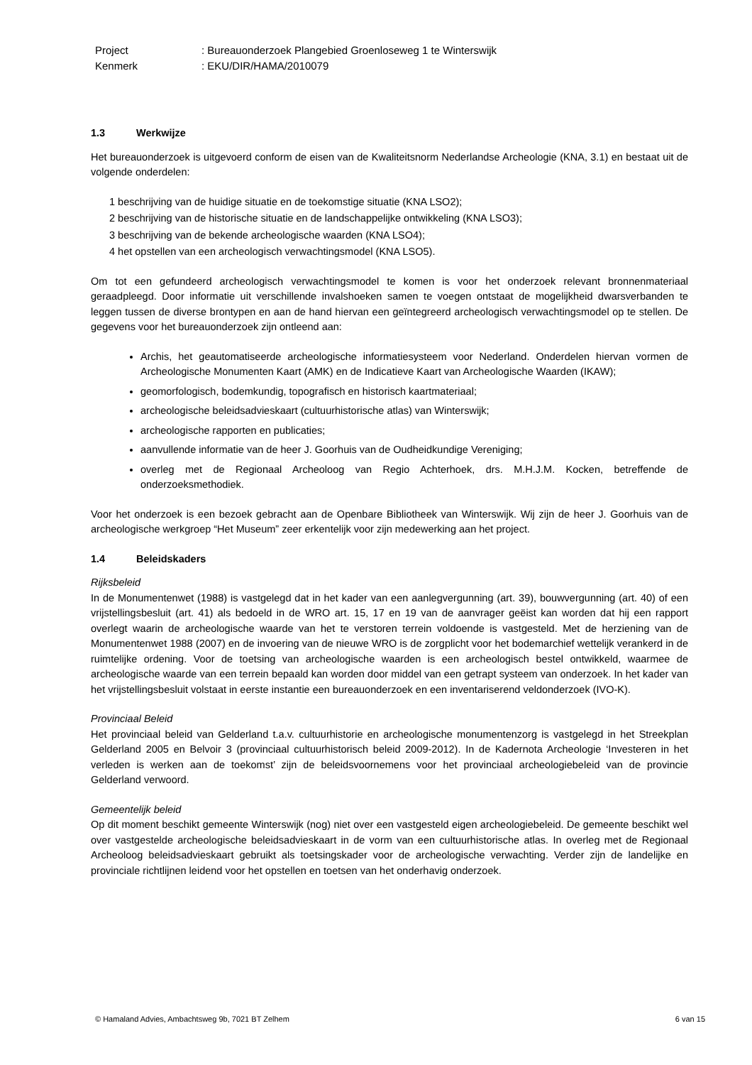| Project | : Bureauonderzoek Plangebied Groenloseweg 1 te Winterswijk |
| Kenmerk | : EKU/DIR/HAMA/2010079 |
1.3 Werkwijze
Het bureauonderzoek is uitgevoerd conform de eisen van de Kwaliteitsnorm Nederlandse Archeologie (KNA, 3.1) en bestaat uit de volgende onderdelen:
1 beschrijving van de huidige situatie en de toekomstige situatie (KNA LSO2);
2 beschrijving van de historische situatie en de landschappelijke ontwikkeling (KNA LSO3);
3 beschrijving van de bekende archeologische waarden (KNA LSO4);
4 het opstellen van een archeologisch verwachtingsmodel (KNA LSO5).
Om tot een gefundeerd archeologisch verwachtingsmodel te komen is voor het onderzoek relevant bronnenmateriaal geraadpleegd. Door informatie uit verschillende invalshoeken samen te voegen ontstaat de mogelijkheid dwarsverbanden te leggen tussen de diverse brontypen en aan de hand hiervan een geïntegreerd archeologisch verwachtingsmodel op te stellen. De gegevens voor het bureauonderzoek zijn ontleend aan:
Archis, het geautomatiseerde archeologische informatiesysteem voor Nederland. Onderdelen hiervan vormen de Archeologische Monumenten Kaart (AMK) en de Indicatieve Kaart van Archeologische Waarden (IKAW);
geomorfologisch, bodemkundig, topografisch en historisch kaartmateriaal;
archeologische beleidsadvieskaart (cultuurhistorische atlas) van Winterswijk;
archeologische rapporten en publicaties;
aanvullende informatie van de heer J. Goorhuis van de Oudheidkundige Vereniging;
overleg met de Regionaal Archeoloog van Regio Achterhoek, drs. M.H.J.M. Kocken, betreffende de onderzoeksmethodiek.
Voor het onderzoek is een bezoek gebracht aan de Openbare Bibliotheek van Winterswijk. Wij zijn de heer J. Goorhuis van de archeologische werkgroep “Het Museum” zeer erkentelijk voor zijn medewerking aan het project.
1.4 Beleidskaders
Rijksbeleid
In de Monumentenwet (1988) is vastgelegd dat in het kader van een aanlegvergunning (art. 39), bouwvergunning (art. 40) of een vrijstellingsbesluit (art. 41) als bedoeld in de WRO art. 15, 17 en 19 van de aanvrager geëist kan worden dat hij een rapport overlegt waarin de archeologische waarde van het te verstoren terrein voldoende is vastgesteld. Met de herziening van de Monumentenwet 1988 (2007) en de invoering van de nieuwe WRO is de zorgplicht voor het bodemarchief wettelijk verankerd in de ruimtelijke ordening. Voor de toetsing van archeologische waarden is een archeologisch bestel ontwikkeld, waarmee de archeologische waarde van een terrein bepaald kan worden door middel van een getrapt systeem van onderzoek. In het kader van het vrijstellingsbesluit volstaat in eerste instantie een bureauonderzoek en een inventariserend veldonderzoek (IVO-K).
Provinciaal Beleid
Het provinciaal beleid van Gelderland t.a.v. cultuurhistorie en archeologische monumentenzorg is vastgelegd in het Streekplan Gelderland 2005 en Belvoir 3 (provinciaal cultuurhistorisch beleid 2009-2012). In de Kadernota Archeologie ‘Investeren in het verleden is werken aan de toekomst’ zijn de beleidsvoornemens voor het provinciaal archeologiebeleid van de provincie Gelderland verwoord.
Gemeentelijk beleid
Op dit moment beschikt gemeente Winterswijk (nog) niet over een vastgesteld eigen archeologiebeleid. De gemeente beschikt wel over vastgestelde archeologische beleidsadvieskaart in de vorm van een cultuurhistorische atlas. In overleg met de Regionaal Archeoloog beleidsadvieskaart gebruikt als toetsingskader voor de archeologische verwachting. Verder zijn de landelijke en provinciale richtlijnen leidend voor het opstellen en toetsen van het onderhavig onderzoek.
© Hamaland Advies, Ambachtsweg 9b, 7021 BT Zelhem 6 van 15